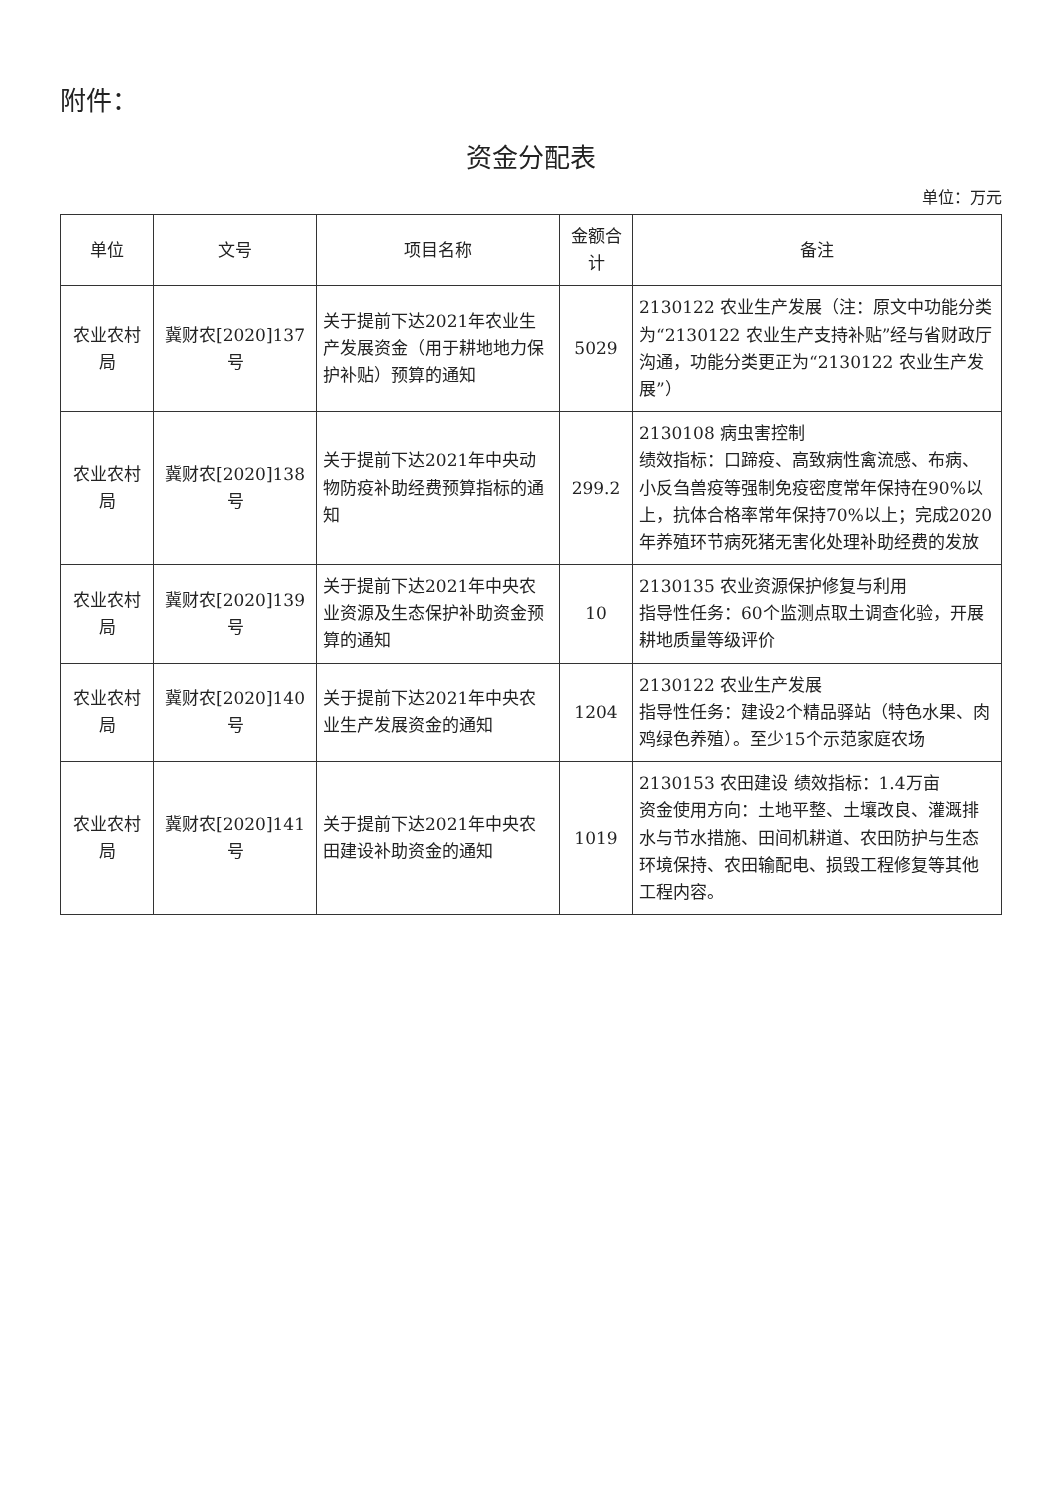附件：
资金分配表
单位：万元
| 单位 | 文号 | 项目名称 | 金额合计 | 备注 |
| --- | --- | --- | --- | --- |
| 农业农村局 | 冀财农[2020]137号 | 关于提前下达2021年农业生产发展资金（用于耕地地力保护补贴）预算的通知 | 5029 | 2130122 农业生产发展（注：原文中功能分类为“2130122 农业生产支持补贴”经与省财政厅沟通，功能分类更正为“2130122 农业生产发展”） |
| 农业农村局 | 冀财农[2020]138号 | 关于提前下达2021年中央动物防疫补助经费预算指标的通知 | 299.2 | 2130108 病虫害控制 绩效指标：口蹄疫、高致病性禽流感、布病、小反刍兽疫等强制免疫密度常年保持在90%以上，抗体合格率常年保持70%以上；完成2020年养殖环节病死猪无害化处理补助经费的发放 |
| 农业农村局 | 冀财农[2020]139号 | 关于提前下达2021年中央农业资源及生态保护补助资金预算的通知 | 10 | 2130135 农业资源保护修复与利用 指导性任务：60个监测点取土调查化验，开展耕地质量等级评价 |
| 农业农村局 | 冀财农[2020]140号 | 关于提前下达2021年中央农业生产发展资金的通知 | 1204 | 2130122 农业生产发展 指导性任务：建设2个精品驿站（特色水果、肉鸡绿色养殖）。至少15个示范家庭农场 |
| 农业农村局 | 冀财农[2020]141号 | 关于提前下达2021年中央农田建设补助资金的通知 | 1019 | 2130153 农田建设 绩效指标：1.4万亩 资金使用方向：土地平整、土壤改良、灌溉排水与节水措施、田间机耕道、农田防护与生态环境保持、农田输配电、损毁工程修复等其他工程内容。 |